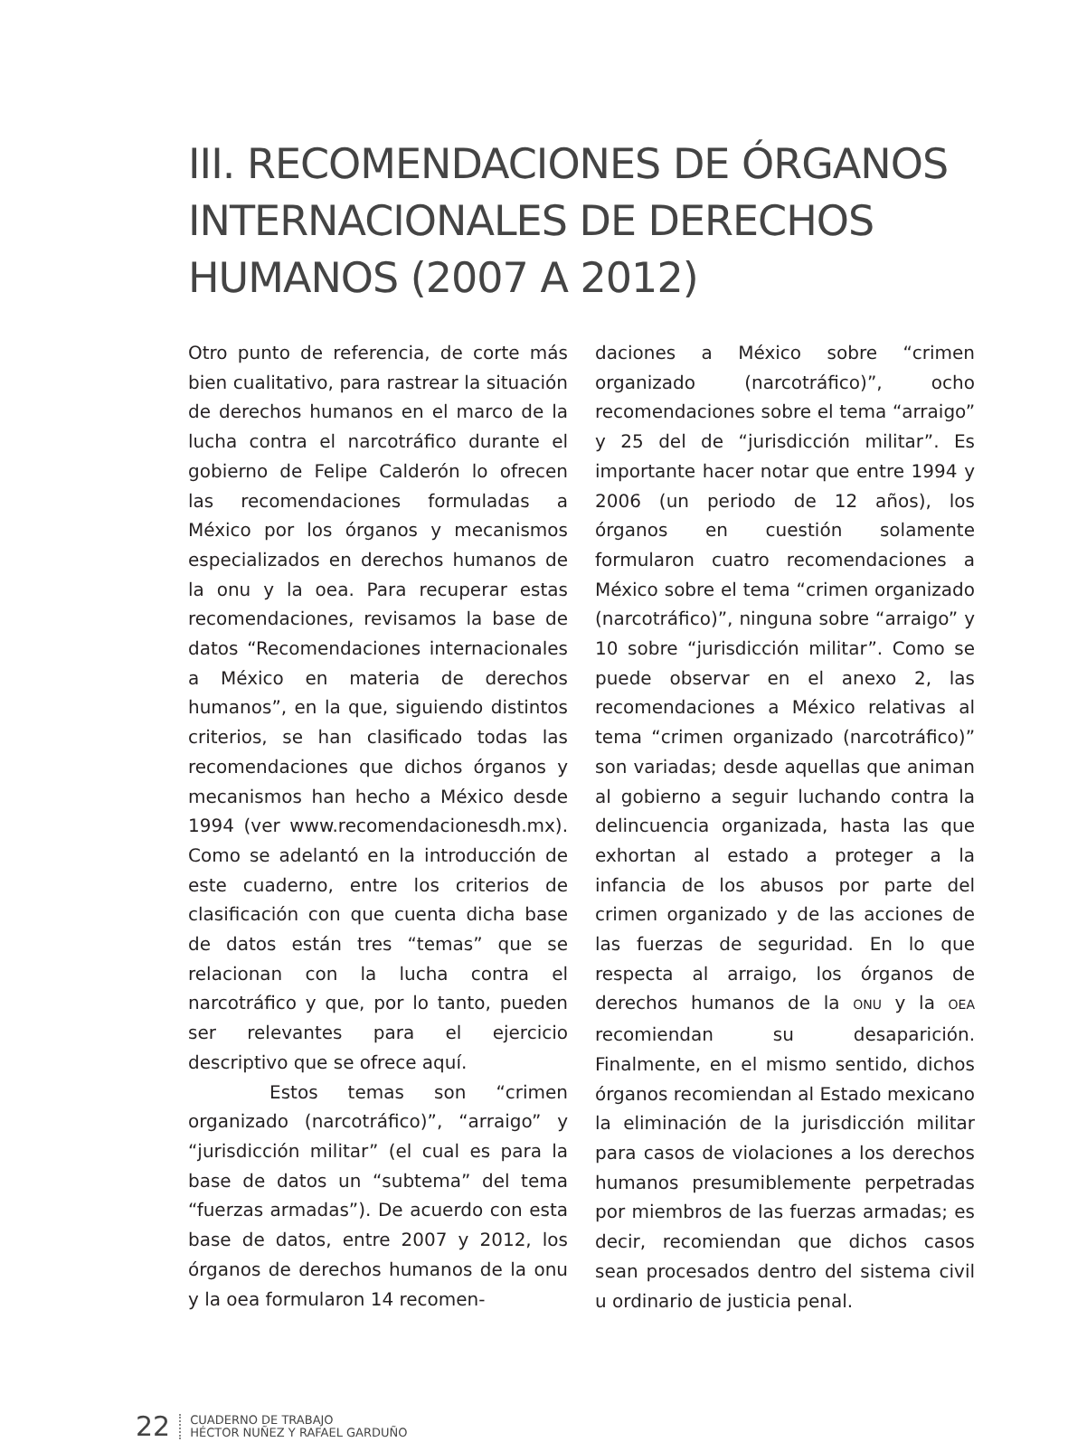III. RECOMENDACIONES DE ÓRGANOS INTERNACIONALES DE DERECHOS HUMANOS (2007 A 2012)
Otro punto de referencia, de corte más bien cualitativo, para rastrear la situación de derechos humanos en el marco de la lucha contra el narcotráfico durante el gobierno de Felipe Calderón lo ofrecen las recomendaciones formuladas a México por los órganos y mecanismos especializados en derechos humanos de la onu y la oea. Para recuperar estas recomendaciones, revisamos la base de datos “Recomendaciones internacionales a México en materia de derechos humanos”, en la que, siguiendo distintos criterios, se han clasificado todas las recomendaciones que dichos órganos y mecanismos han hecho a México desde 1994 (ver www.recomendacionesdh.mx). Como se adelantó en la introducción de este cuaderno, entre los criterios de clasificación con que cuenta dicha base de datos están tres “temas” que se relacionan con la lucha contra el narcotráfico y que, por lo tanto, pueden ser relevantes para el ejercicio descriptivo que se ofrece aquí.
Estos temas son “crimen organizado (narcotráfico)”, “arraigo” y “jurisdicción militar” (el cual es para la base de datos un “subtema” del tema “fuerzas armadas”). De acuerdo con esta base de datos, entre 2007 y 2012, los órganos de derechos humanos de la onu y la oea formularon 14 recomen-
daciones a México sobre “crimen organizado (narcotráfico)”, ocho recomendaciones sobre el tema “arraigo” y 25 del de “jurisdicción militar”. Es importante hacer notar que entre 1994 y 2006 (un periodo de 12 años), los órganos en cuestión solamente formularon cuatro recomendaciones a México sobre el tema “crimen organizado (narcotráfico)”, ninguna sobre “arraigo” y 10 sobre “jurisdicción militar”. Como se puede observar en el anexo 2, las recomendaciones a México relativas al tema “crimen organizado (narcotráfico)” son variadas; desde aquellas que animan al gobierno a seguir luchando contra la delincuencia organizada, hasta las que exhortan al estado a proteger a la infancia de los abusos por parte del crimen organizado y de las acciones de las fuerzas de seguridad. En lo que respecta al arraigo, los órganos de derechos humanos de la ONU y la OEA recomiendan su desaparición. Finalmente, en el mismo sentido, dichos órganos recomiendan al Estado mexicano la eliminación de la jurisdicción militar para casos de violaciones a los derechos humanos presumiblemente perpetradas por miembros de las fuerzas armadas; es decir, recomiendan que dichos casos sean procesados dentro del sistema civil u ordinario de justicia penal.
22
CUADERNO DE TRABAJO
HÉCTOR NUÑEZ Y RAFAEL GARDUÑO